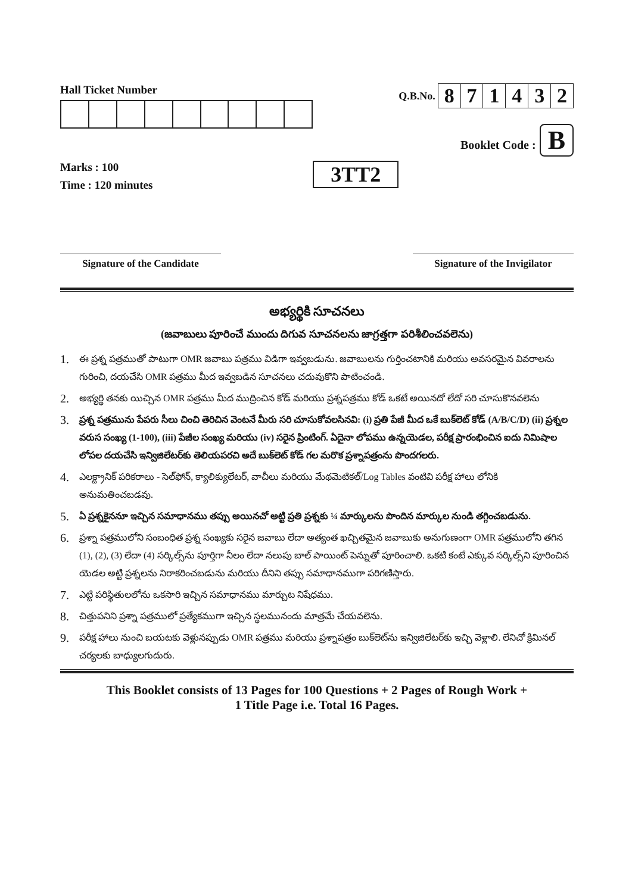Hall Ticket Number
Marks : 100
Time : 120 minutes
3TT2
Q.B.No.
| 8 | 7 | 1 | 4 | 3 | 2 |
Booklet Code : B
Signature of the Candidate Signature of the Invigilator
అభ్యర్థికి సూచనలు
(జవాబులు పూరించే ముందు దిగువ సూచనలను జాగ్రత్తగా పరిశీలించవలెను)
1.
ఈ ప్రశ్న పత్రముతో పాటుగా OMR జవాబు పత్రము విడిగా ఇవ్వబడును. జవాబులను గుర్తించటానికి మరియు అవసరమైన వివరాలను గురించి, దయచేసి OMR పత్రము మీద ఇవ్వబడిన సూచనలు చదువుకొని పాటించండి.
2.
అభ్యర్థి తనకు యిచ్చిన OMR పత్రము మీద ముద్రించిన కోడ్ మరియు ప్రశ్నపత్రము కోడ్ ఒకటే అయినదో లేదో సరి చూసుకొనవలెను
3.
ప్రశ్న పత్రమును పేపరు సీలు చించి తెరిచిన వెంటనే మీరు సరి చూసుకోవలసినవి: (i) ప్రతి పేజీ మీద ఒకే బుక్‌లెట్ కోడ్ (A/B/C/D) (ii) ప్రశ్నల వరుస సంఖ్య (1-100), (iii) పేజీల సంఖ్య మరియు (iv) సరైన ప్రింటింగ్. ఏదైనా లోపము ఉన్నయెడల, పరీక్ష ప్రారంభించిన ఐదు నిమిషాల లోపల దయచేసి ఇన్విజిలేటర్‌కు తెలియపరచి అదే బుక్‌లెట్ కోడ్ గల మరొక ప్రశ్నాపత్రంను పొందగలరు.
4.
ఎలక్ట్రానిక్ పరికరాలు - సెల్‌ఫోన్, క్యాలిక్యులేటర్, వాచీలు మరియు మేథమెటికల్/Log Tables వంటివి పరీక్ష హాలు లోనికి అనుమతించబడవు.
5.
ఏ ప్రశ్నకైననూ ఇచ్చిన సమాధానము తప్పు అయినచో అట్టి ప్రతి ప్రశ్నకు ¼ మార్కులను పొందిన మార్కుల నుండి తగ్గించబడును.
6.
ప్రశ్నా పత్రములోని సంబంధిత ప్రశ్న సంఖ్యకు సరైన జవాబు లేదా అత్యంత ఖచ్చితమైన జవాబుకు అనుగుణంగా OMR పత్రములోని తగిన (1), (2), (3) లేదా (4) సర్కిల్స్‌ను పూర్తిగా నీలం లేదా నలుపు బాల్ పాయింట్ పెన్నుతో పూరించాలి. ఒకటి కంటే ఎక్కువ సర్కిల్స్‌ని పూరించిన యెడల అట్టి ప్రశ్నలను నిరాకరించబడును మరియు దీనిని తప్పు సమాధానముగా పరిగణిస్తారు.
7.
ఎట్టి పరిస్థితులలోను ఒకసారి ఇచ్చిన సమాధానము మార్చుట నిషేధము.
8.
చిత్తుపనిని ప్రశ్నా పత్రములో ప్రత్యేకముగా ఇచ్చిన స్థలమునందు మాత్రమే చేయవలెను.
9.
పరీక్ష హాలు నుంచి బయటకు వెళ్లునప్పుడు OMR పత్రము మరియు ప్రశ్నాపత్రం బుక్‌లెట్‌ను ఇన్విజిలేటర్‌కు ఇచ్చి వెళ్లాలి. లేనిచో క్రిమినల్ చర్యలకు బాధ్యులగుదురు.
This Booklet consists of 13 Pages for 100 Questions + 2 Pages of Rough Work +
1 Title Page i.e. Total 16 Pages.